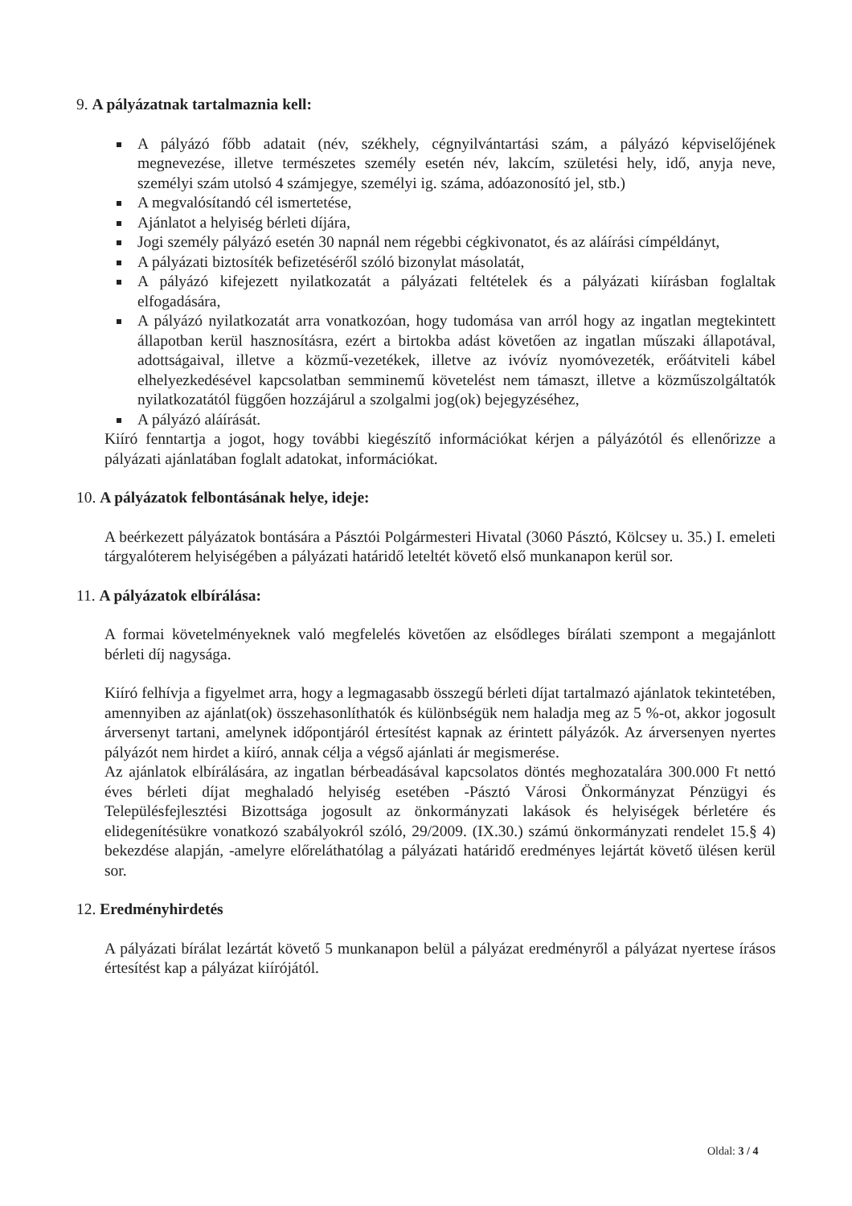9. A pályázatnak tartalmaznia kell:
A pályázó főbb adatait (név, székhely, cégnyilvántartási szám, a pályázó képviselőjének megnevezése, illetve természetes személy esetén név, lakcím, születési hely, idő, anyja neve, személyi szám utolsó 4 számjegye, személyi ig. száma, adóazonosító jel, stb.)
A megvalósítandó cél ismertetése,
Ajánlatot a helyiség bérleti díjára,
Jogi személy pályázó esetén 30 napnál nem régebbi cégkivonatot, és az aláírási címpéldányt,
A pályázati biztosíték befizetéséről szóló bizonylat másolatát,
A pályázó kifejezett nyilatkozatát a pályázati feltételek és a pályázati kiírásban foglaltak elfogadására,
A pályázó nyilatkozatát arra vonatkozóan, hogy tudomása van arról hogy az ingatlan megtekintett állapotban kerül hasznosításra, ezért a birtokba adást követően az ingatlan műszaki állapotával, adottságaival, illetve a közmű-vezetékek, illetve az ivóvíz nyomóvezeték, erőátviteli kábel elhelyezkedésével kapcsolatban semminemű követelést nem támaszt, illetve a közműszolgáltatók nyilatkozatától függően hozzájárul a szolgalmi jog(ok) bejegyzéséhez,
A pályázó aláírását.
Kiíró fenntartja a jogot, hogy további kiegészítő információkat kérjen a pályázótól és ellenőrizze a pályázati ajánlatában foglalt adatokat, információkat.
10. A pályázatok felbontásának helye, ideje:
A beérkezett pályázatok bontására a Pásztói Polgármesteri Hivatal (3060 Pásztó, Kölcsey u. 35.) I. emeleti tárgyalóterem helyiségében a pályázati határidő leteltét követő első munkanapon kerül sor.
11. A pályázatok elbírálása:
A formai követelményeknek való megfelelés követően az elsődleges bírálati szempont a megajánlott bérleti díj nagysága.
Kiíró felhívja a figyelmet arra, hogy a legmagasabb összegű bérleti díjat tartalmazó ajánlatok tekintetében, amennyiben az ajánlat(ok) összehasonlíthatók és különbségük nem haladja meg az 5 %-ot, akkor jogosult árversenyt tartani, amelynek időpontjáról értesítést kapnak az érintett pályázók. Az árversenyen nyertes pályázót nem hirdet a kiíró, annak célja a végső ajánlati ár megismerése.
Az ajánlatok elbírálására, az ingatlan bérbeadásával kapcsolatos döntés meghozatalára 300.000 Ft nettó éves bérleti díjat meghaladó helyiség esetében -Pásztó Városi Önkormányzat Pénzügyi és Településfejlesztési Bizottsága jogosult az önkormányzati lakások és helyiségek bérletére és elidegenítésükre vonatkozó szabályokról szóló, 29/2009. (IX.30.) számú önkormányzati rendelet 15.§ 4) bekezdése alapján, -amelyre előreláthatólag a pályázati határidő eredményes lejártát követő ülésen kerül sor.
12. Eredményhirdetés
A pályázati bírálat lezártát követő 5 munkanapon belül a pályázat eredményről a pályázat nyertese írásos értesítést kap a pályázat kiírójától.
Oldal: 3 / 4